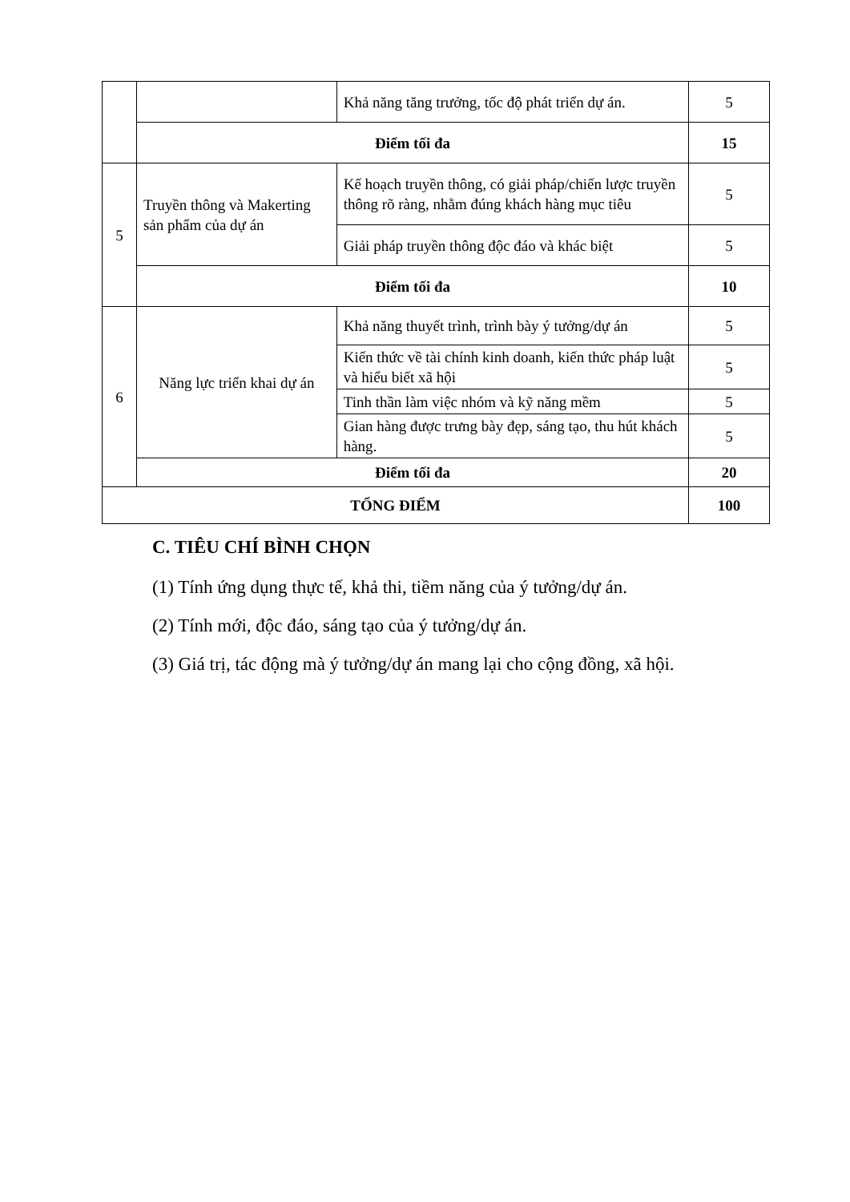| | | Khả năng tăng trưởng, tốc độ phát triển dự án. | 5 |
| | Điểm tối đa | | 15 |
| 5 | Truyền thông và Makerting sản phẩm của dự án | Kế hoạch truyền thông, có giải pháp/chiến lược truyền thông rõ ràng, nhằm đúng khách hàng mục tiêu | 5 |
| | | Giải pháp truyền thông độc đáo và khác biệt | 5 |
| | Điểm tối đa | | 10 |
| 6 | Năng lực triển khai dự án | Khả năng thuyết trình, trình bày ý tưởng/dự án | 5 |
| | | Kiến thức về tài chính kinh doanh, kiến thức pháp luật và hiểu biết xã hội | 5 |
| | | Tinh thần làm việc nhóm và kỹ năng mềm | 5 |
| | | Gian hàng được trưng bày đẹp, sáng tạo, thu hút khách hàng. | 5 |
| | Điểm tối đa | | 20 |
| TỔNG ĐIỂM | | | 100 |
C. TIÊU CHÍ BÌNH CHỌN
(1) Tính ứng dụng thực tế, khả thi, tiềm năng của ý tưởng/dự án.
(2) Tính mới, độc đáo, sáng tạo của ý tưởng/dự án.
(3) Giá trị, tác động mà ý tưởng/dự án mang lại cho cộng đồng, xã hội.